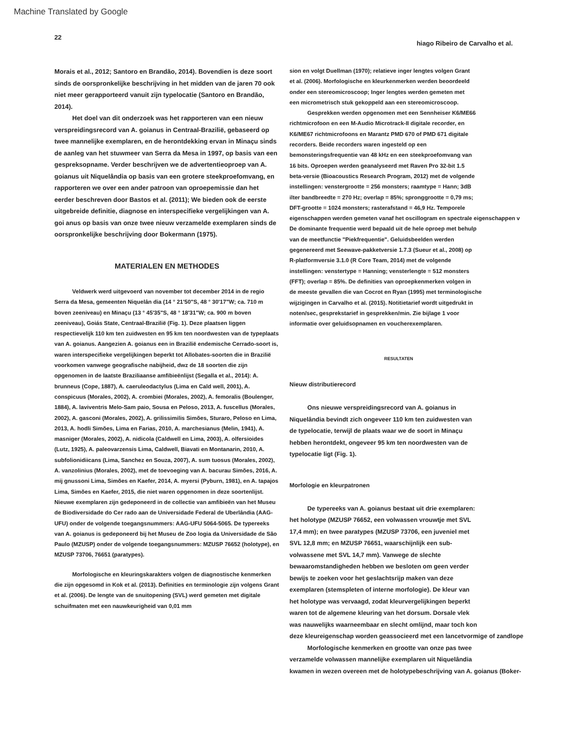Machine Translated by Google
22 hiago Ribeiro de Carvalho et al.
Morais et al., 2012; Santoro en Brandão, 2014). Bovendien is deze soort sinds de oorspronkelijke beschrijving in het midden van de jaren 70 ook niet meer gerapporteerd vanuit zijn typelocatie (Santoro en Brandão, 2014).
Het doel van dit onderzoek was het rapporteren van een nieuw verspreidingsrecord van A. goianus in Centraal-Brazilië, gebaseerd op twee mannelijke exemplaren, en de herontdekking ervan in Minaçu sinds de aanleg van het stuwmeer van Serra da Mesa in 1997, op basis van een gespreksopname. Verder beschrijven we de advertentieoproep van A. goianus uit Niquelândia op basis van een grotere steekproefomvang, en rapporteren we over een ander patroon van oproepemissie dan het eerder beschreven door Bastos et al. (2011); We bieden ook de eerste uitgebreide definitie, diagnose en interspecifieke vergelijkingen van A. goi anus op basis van onze twee nieuw verzamelde exemplaren sinds de oorspronkelijke beschrijving door Bokermann (1975).
MATERIALEN EN METHODES
Veldwerk werd uitgevoerd van november tot december 2014 in de regio Serra da Mesa, gemeenten Niquelân dia (14 ° 21'50"S, 48 ° 30'17"W; ca. 710 m boven zeeniveau) en Minaçu (13 ° 45'35"S, 48 ° 18'31"W; ca. 900 m boven zeeniveau), Goiás State, Centraal-Brazilië (Fig. 1). Deze plaatsen liggen respectievelijk 110 km ten zuidwesten en 95 km ten noordwesten van de typeplaats van A. goianus. Aangezien A. goianus een in Brazilië endemische Cerrado-soort is, waren interspecifieke vergelijkingen beperkt tot Allobates-soorten die in Brazilië voorkomen vanwege geografische nabijheid, dwz de 18 soorten die zijn opgenomen in de laatste Braziliaanse amfibieënlijst (Segalla et al., 2014): A. brunneus (Cope, 1887), A. caeruleodactylus (Lima en Cald well, 2001), A. conspicuus (Morales, 2002), A. crombiei (Morales, 2002), A. femoralis (Boulenger, 1884), A. laviventris Melo-Sam paio, Sousa en Peloso, 2013, A. fuscellus (Morales, 2002), A. gasconi (Morales, 2002), A. grilissimilis Simões, Sturaro, Peloso en Lima, 2013, A. hodli Simões, Lima en Farias, 2010, A. marchesianus (Melin, 1941), A. masniger (Morales, 2002), A. nidicola (Caldwell en Lima, 2003), A. olfersioides (Lutz, 1925), A. paleovarzensis Lima, Caldwell, Biavati en Montanarin, 2010, A. subfolionidiicans (Lima, Sanchez en Souza, 2007), A. sum tuosus (Morales, 2002), A. vanzolinius (Morales, 2002), met de toevoeging van A. bacurau Simões, 2016, A. mij gnussoni Lima, Simões en Kaefer, 2014, A. myersi (Pyburn, 1981), en A. tapajos Lima, Simões en Kaefer, 2015, die niet waren opgenomen in deze soortenlijst. Nieuwe exemplaren zijn gedeponeerd in de collectie van amfibieën van het Museu de Biodiversidade do Cer rado aan de Universidade Federal de Uberlândia (AAG-UFU) onder de volgende toegangsnummers: AAG-UFU 5064-5065. De typereeks van A. goianus is gedeponeerd bij het Museu de Zoo logia da Universidade de São Paulo (MZUSP) onder de volgende toegangsnummers: MZUSP 76652 (holotype), en MZUSP 73706, 76651 (paratypes).
Morfologische en kleuringskarakters volgen de diagnostische kenmerken die zijn opgesomd in Kok et al. (2013). Definities en terminologie zijn volgens Grant et al. (2006). De lengte van de snuitopening (SVL) werd gemeten met digitale schuifmaten met een nauwkeurigheid van 0,01 mm
sion en volgt Duellman (1970); relatieve inger lengtes volgen Grant
et al. (2006). Morfologische en kleurkenmerken werden beoordeeld
onder een stereomicroscoop; Inger lengtes werden gemeten met
een micrometrisch stuk gekoppeld aan een stereomicroscoop.
Gesprekken werden opgenomen met een Sennheiser K6/ME66
richtmicrofoon en een M-Audio Microtrack-II digitale recorder, en
K6/ME67 richtmicrofoons en Marantz PMD 670 of PMD 671 digitale
recorders. Beide recorders waren ingesteld op een
bemonsteringsfrequentie van 48 kHz en een steekproefomvang van
16 bits. Oproepen werden geanalyseerd met Raven Pro 32-bit 1.5
beta-versie (Bioacoustics Research Program, 2012) met de volgende
instellingen: venstergrootte = 256 monsters; raamtype = Hann; 3dB
ilter bandbreedte = 270 Hz; overlap = 85%; spronggrootte = 0,79 ms;
DFT-grootte = 1024 monsters; rasterafstand = 46,9 Hz. Temporele
eigenschappen werden gemeten vanaf het oscillogram en spectrale eigenschappen v
De dominante frequentie werd bepaald uit de hele oproep met behulp
van de meetfunctie "Piekfrequentie". Geluidsbeelden werden
gegenereerd met Seewave-pakketversie 1.7.3 (Sueur et al., 2008) op
R-platformversie 3.1.0 (R Core Team, 2014) met de volgende
instellingen: venstertype = Hanning; vensterlengte = 512 monsters
(FFT); overlap = 85%. De definities van oproepkenmerken volgen in
de meeste gevallen die van Cocrot en Ryan (1995) met terminologische
wijzigingen in Carvalho et al. (2015). Notitietarief wordt uitgedrukt in
noten/sec, gesprekstarief in gesprekken/min. Zie bijlage 1 voor
informatie over geluidsopnamen en voucherexemplaren.
RESULTATEN
Nieuw distributierecord
Ons nieuwe verspreidingsrecord van A. goianus in
Niquelândia bevindt zich ongeveer 110 km ten zuidwesten van
de typelocatie, terwijl de plaats waar we de soort in Minaçu
hebben herontdekt, ongeveer 95 km ten noordwesten van de
typelocatie ligt (Fig. 1).
Morfologie en kleurpatronen
De typereeks van A. goianus bestaat uit drie exemplaren:
het holotype (MZUSP 76652, een volwassen vrouwtje met SVL
17,4 mm); en twee paratypes (MZUSP 73706, een juveniel met
SVL 12,8 mm; en MZUSP 76651, waarschijnlijk een sub-
volwassene met SVL 14,7 mm). Vanwege de slechte
bewaaromstandigheden hebben we besloten om geen verder
bewijs te zoeken voor het geslachtsrijp maken van deze
exemplaren (stemspleten of interne morfologie). De kleur van
het holotype was vervaagd, zodat kleurvergelijkingen beperkt
waren tot de algemene kleuring van het dorsum. Dorsale vlek
was nauwelijks waarneembaar en slecht omlijnd, maar toch kon
deze kleureigenschap worden geassocieerd met een lancetvormige of zandlope
Morfologische kenmerken en grootte van onze pas twee
verzamelde volwassen mannelijke exemplaren uit Niquelândia
kwamen in wezen overeen met de holotypebeschrijving van A. goianus (Boker-